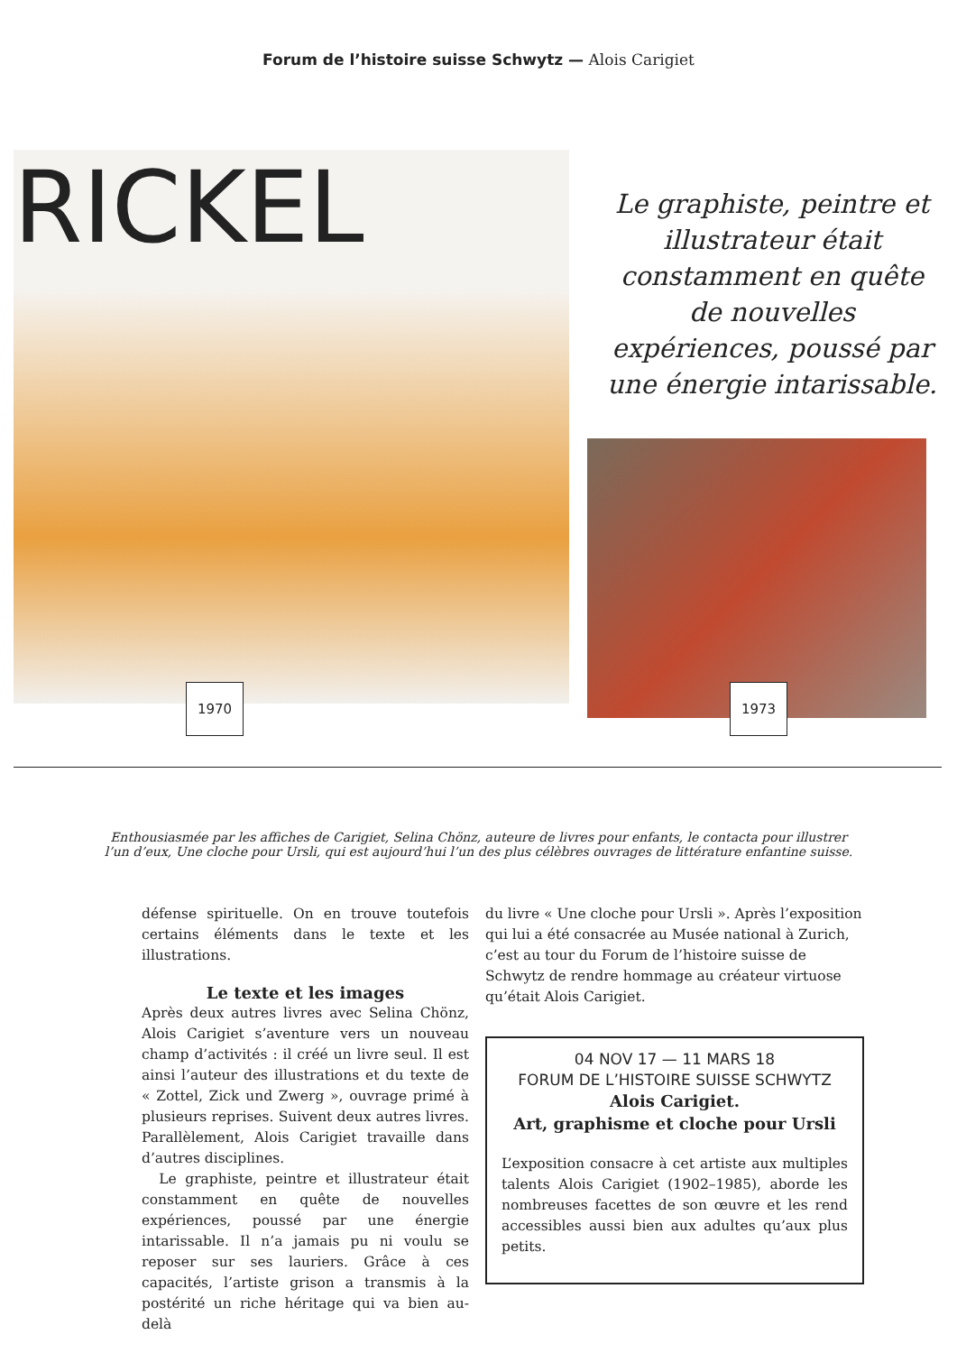Forum de l’histoire suisse Schwytz — Alois Carigiet
RICKEL
Le graphiste, peintre et illustrateur était constamment en quête de nouvelles expériences, poussé par une énergie intarissable.
1970 1973
Enthousiasmée par les affiches de Carigiet, Selina Chönz, auteure de livres pour enfants, le contacta pour illustrer l’un d’eux, Une cloche pour Ursli, qui est aujourd’hui l’un des plus célèbres ouvrages de littérature enfantine suisse.
défense spirituelle. On en trouve toutefois certains éléments dans le texte et les illustrations.
Le texte et les images
Après deux autres livres avec Selina Chönz, Alois Carigiet s’aventure vers un nouveau champ d’activités : il créé un livre seul. Il est ainsi l’auteur des illustrations et du texte de « Zottel, Zick und Zwerg », ouvrage primé à plusieurs reprises. Suivent deux autres livres. Parallèlement, Alois Carigiet travaille dans d’autres disciplines.
Le graphiste, peintre et illustrateur était constamment en quête de nouvelles expériences, poussé par une énergie intarissable. Il n’a jamais pu ni voulu se reposer sur ses lauriers. Grâce à ces capacités, l’artiste grison a transmis à la postérité un riche héritage qui va bien au-delà
du livre « Une cloche pour Ursli ». Après l’exposition qui lui a été consacrée au Musée national à Zurich, c’est au tour du Forum de l’histoire suisse de Schwytz de rendre hommage au créateur virtuose qu’était Alois Carigiet.
04 NOV 17 — 11 MARS 18
FORUM DE L’HISTOIRE SUISSE SCHWYTZ
Alois Carigiet.
Art, graphisme et cloche pour Ursli
L’exposition consacre à cet artiste aux multiples talents Alois Carigiet (1902–1985), aborde les nombreuses facettes de son œuvre et les rend accessibles aussi bien aux adultes qu’aux plus petits.